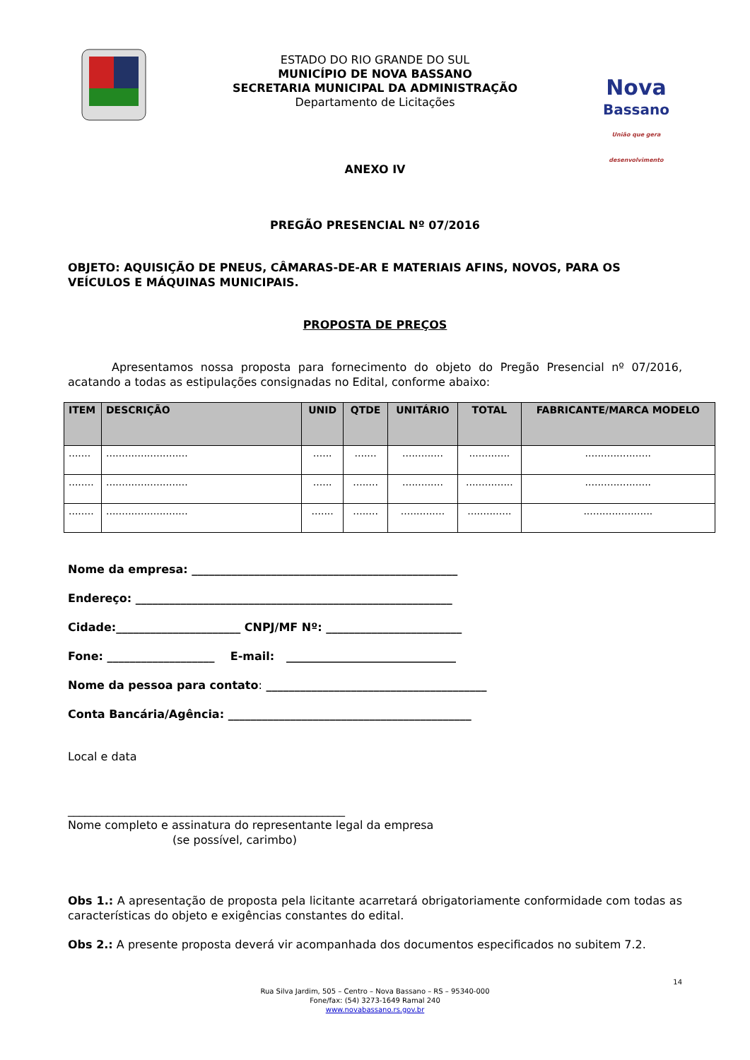ESTADO DO RIO GRANDE DO SUL
MUNICÍPIO DE NOVA BASSANO
SECRETARIA MUNICIPAL DA ADMINISTRAÇÃO
Departamento de Licitações
Nova
Bassano
União que gera desenvolvimento
ANEXO IV
PREGÃO PRESENCIAL Nº 07/2016
OBJETO: AQUISIÇÃO DE PNEUS, CÂMARAS-DE-AR E MATERIAIS AFINS, NOVOS, PARA OS VEÍCULOS E MÁQUINAS MUNICIPAIS.
PROPOSTA DE PREÇOS
Apresentamos nossa proposta para fornecimento do objeto do Pregão Presencial nº 07/2016, acatando a todas as estipulações consignadas no Edital, conforme abaixo:
| ITEM | DESCRIÇÃO | UNID | QTDE | UNITÁRIO | TOTAL | FABRICANTE/MARCA MODELO |
| --- | --- | --- | --- | --- | --- | --- |
| ....... | .......................... | ...... | ....... | ............. | ............. | ..................... |
| ........ | .......................... | ...... | ........ | ............. | ............... | ..................... |
| ........ | .......................... | ....... | ........ | .............. | .............. | ...................... |
Nome da empresa: _______________________________________________
Endereço: ________________________________________________________
Cidade:______________________ CNPJ/MF Nº: ________________________
Fone: ___________________ E-mail: ______________________________
Nome da pessoa para contato: _______________________________________
Conta Bancária/Agência: ___________________________________________
Local e data
_________________________________________________
Nome completo e assinatura do representante legal da empresa
(se possível, carimbo)
Obs 1.: A apresentação de proposta pela licitante acarretará obrigatoriamente conformidade com todas as características do objeto e exigências constantes do edital.
Obs 2.: A presente proposta deverá vir acompanhada dos documentos especificados no subitem 7.2.
14
Rua Silva Jardim, 505 – Centro – Nova Bassano – RS – 95340-000
Fone/fax: (54) 3273-1649 Ramal 240
www.novabassano.rs.gov.br